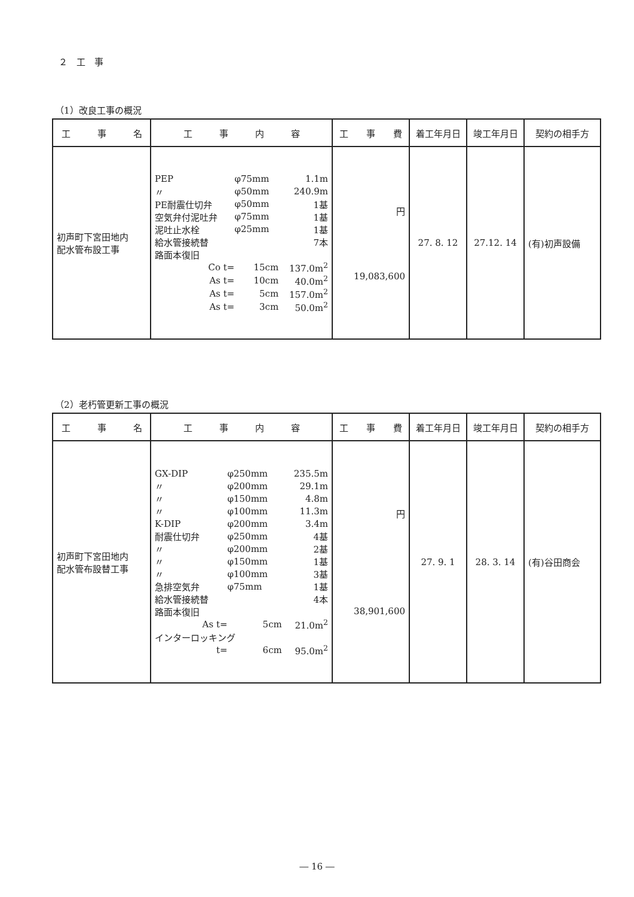２　工　事
（1）改良工事の概況
| 工 事 名 | 工 事 内 容 | 工 事 費 | 着工年月日 | 竣工年月日 | 契約の相手方 |
| --- | --- | --- | --- | --- | --- |
| 初声町下宮田地内 配水管布設工事 | / PEP / φ75mm / 1.1m / / 〃 / φ50mm / 240.9m / / PE耐震仕切弁 / φ50mm / 1基 / / 空気弁付泥吐弁 / φ75mm / 1基 / / 泥吐止水栓 / φ25mm / 1基 / / 給水管接続替 / / 7本 / / 路面本復旧 / / / / Co t= / 15cm / 137.0m<sup>2</sup> / / As t= / 10cm / 40.0m<sup>2</sup> / / As t= / 5cm / 157.0m<sup>2</sup> / / As t= / 3cm / 50.0m<sup>2</sup> / | 円 19,083,600 | 27. 8. 12 | 27.12. 14 | (有)初声設備 |
（2）老朽管更新工事の概況
| 工 事 名 | 工 事 内 容 | 工 事 費 | 着工年月日 | 竣工年月日 | 契約の相手方 |
| --- | --- | --- | --- | --- | --- |
| 初声町下宮田地内 配水管布設替工事 | / GX-DIP / φ250mm / 235.5m / / 〃 / φ200mm / 29.1m / / 〃 / φ150mm / 4.8m / / 〃 / φ100mm / 11.3m / / K-DIP / φ200mm / 3.4m / / 耐震仕切弁 / φ250mm / 4基 / / 〃 / φ200mm / 2基 / / 〃 / φ150mm / 1基 / / 〃 / φ100mm / 3基 / / 急排空気弁 / φ75mm / 1基 / / 給水管接続替 / / 4本 / / 路面本復旧 / / / / As t= / 5cm / 21.0m<sup>2</sup> / / インターロッキング / / / / t= / 6cm / 95.0m<sup>2</sup> / | 円 38,901,600 | 27. 9. 1 | 28. 3. 14 | (有)谷田商会 |
― 16 ―